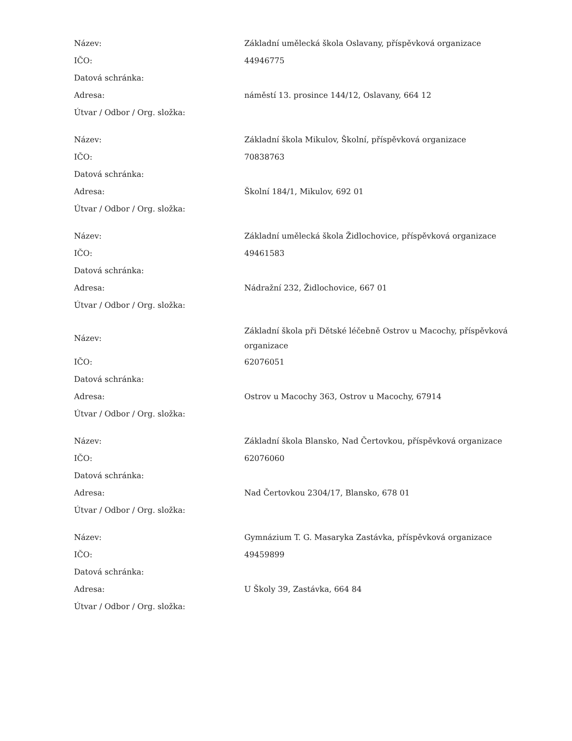| Název: | Základní umělecká škola Oslavany, příspěvková organizace |
| IČO: | 44946775 |
| Datová schránka: | |
| Adresa: | náměstí 13. prosince 144/12, Oslavany, 664 12 |
| Útvar / Odbor / Org. složka: | |
| Název: | Základní škola Mikulov, Školní, příspěvková organizace |
| IČO: | 70838763 |
| Datová schránka: | |
| Adresa: | Školní 184/1, Mikulov, 692 01 |
| Útvar / Odbor / Org. složka: | |
| Název: | Základní umělecká škola Židlochovice, příspěvková organizace |
| IČO: | 49461583 |
| Datová schránka: | |
| Adresa: | Nádražní 232, Židlochovice, 667 01 |
| Útvar / Odbor / Org. složka: | |
| Název: | Základní škola při Dětské léčebně Ostrov u Macochy, příspěvková organizace |
| IČO: | 62076051 |
| Datová schránka: | |
| Adresa: | Ostrov u Macochy 363, Ostrov u Macochy, 67914 |
| Útvar / Odbor / Org. složka: | |
| Název: | Základní škola Blansko, Nad Čertovkou, příspěvková organizace |
| IČO: | 62076060 |
| Datová schránka: | |
| Adresa: | Nad Čertovkou 2304/17, Blansko, 678 01 |
| Útvar / Odbor / Org. složka: | |
| Název: | Gymnázium T. G. Masaryka Zastávka, příspěvková organizace |
| IČO: | 49459899 |
| Datová schránka: | |
| Adresa: | U Školy 39, Zastávka, 664 84 |
| Útvar / Odbor / Org. složka: | |